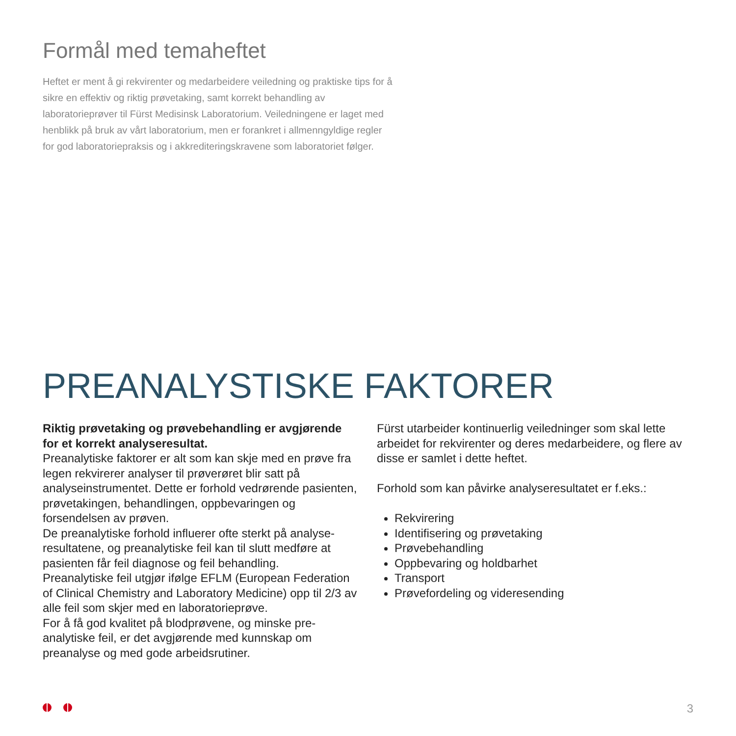Formål med temaheftet
Heftet er ment å gi rekvirenter og medarbeidere veiledning og praktiske tips for å sikre en effektiv og riktig prøvetaking, samt korrekt behandling av laboratorieprøver til Fürst Medisinsk Laboratorium. Veiledningene er laget med henblikk på bruk av vårt laboratorium, men er forankret i allmenngyldige regler for god laboratoriepraksis og i akkrediteringskravene som laboratoriet følger.
PREANALYSTISKE FAKTORER
Riktig prøvetaking og prøvebehandling er avgjørende for et korrekt analyseresultat.
Preanalytiske faktorer er alt som kan skje med en prøve fra legen rekvirerer analyser til prøverøret blir satt på analyseinstrumentet. Dette er forhold vedrørende pasienten, prøvetakingen, behandlingen, oppbevaringen og forsendelsen av prøven.
De preanalytiske forhold influerer ofte sterkt på analyse-resultatene, og preanalytiske feil kan til slutt medføre at pasienten får feil diagnose og feil behandling.
Preanalytiske feil utgjør ifølge EFLM (European Federation of Clinical Chemistry and Laboratory Medicine) opp til 2/3 av alle feil som skjer med en laboratorieprøve.
For å få god kvalitet på blodprøvene, og minske pre-analytiske feil, er det avgjørende med kunnskap om preanalyse og med gode arbeidsrutiner.
Fürst utarbeider kontinuerlig veiledninger som skal lette arbeidet for rekvirenter og deres medarbeidere, og flere av disse er samlet i dette heftet.
Forhold som kan påvirke analyseresultatet er f.eks.:
Rekvirering
Identifisering og prøvetaking
Prøvebehandling
Oppbevaring og holdbarhet
Transport
Prøvefordeling og videresending
3